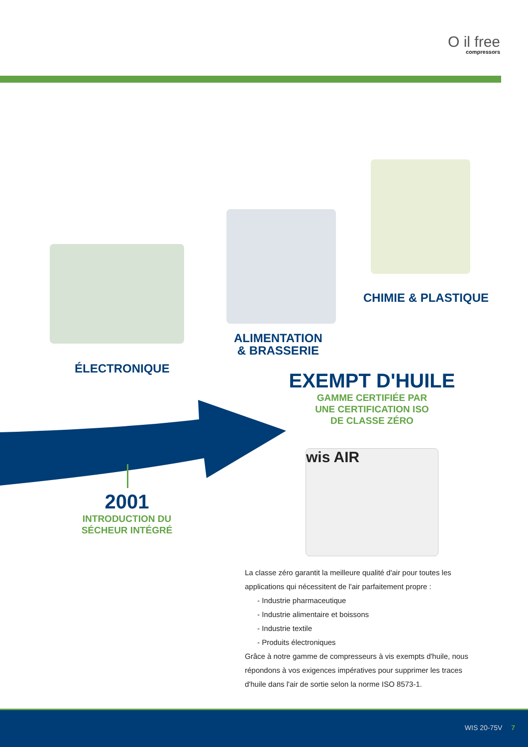O il free
compressors
ÉLECTRONIQUE
ALIMENTATION
& BRASSERIE
CHIMIE & PLASTIQUE
EXEMPT D'HUILE
GAMME CERTIFIÉE PAR
UNE CERTIFICATION ISO
DE CLASSE ZÉRO
2001
INTRODUCTION DU
SÉCHEUR INTÉGRÉ
wis AIR
La classe zéro garantit la meilleure qualité d'air pour toutes les applications qui nécessitent de l'air parfaitement propre :
- Industrie pharmaceutique
- Industrie alimentaire et boissons
- Industrie textile
- Produits électroniques
Grâce à notre gamme de compresseurs à vis exempts d'huile, nous répondons à vos exigences impératives pour supprimer les traces d'huile dans l'air de sortie selon la norme ISO 8573-1.
WIS 20-75V 7